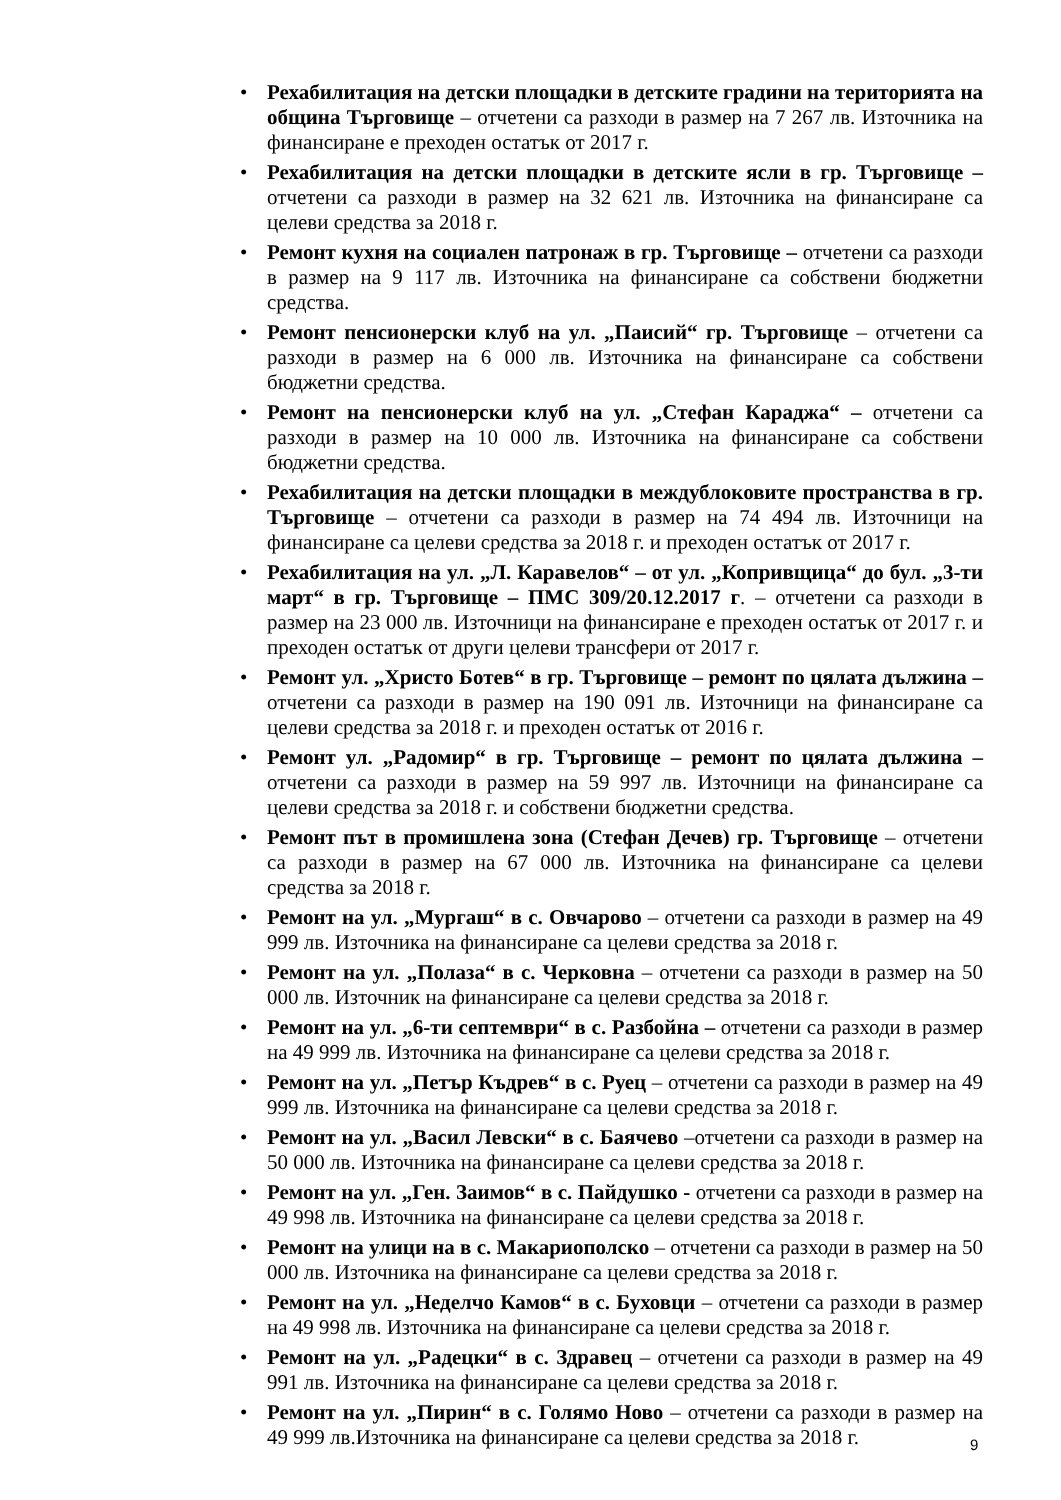• Рехабилитация на детски площадки в детските градини на територията на община Търговище – отчетени са разходи в размер на 7 267 лв. Източника на финансиране е преходен остатък от 2017 г.
• Рехабилитация на детски площадки в детските ясли в гр. Търговище – отчетени са разходи в размер на 32 621 лв. Източника на финансиране са целеви средства за 2018 г.
• Ремонт кухня на социален патронаж в гр. Търговище – отчетени са разходи в размер на 9 117 лв. Източника на финансиране са собствени бюджетни средства.
• Ремонт пенсионерски клуб на ул. „Паисий“ гр. Търговище – отчетени са разходи в размер на 6 000 лв. Източника на финансиране са собствени бюджетни средства.
• Ремонт на пенсионерски клуб на ул. „Стефан Караджа“ – отчетени са разходи в размер на 10 000 лв. Източника на финансиране са собствени бюджетни средства.
• Рехабилитация на детски площадки в междублоковите пространства в гр. Търговище – отчетени са разходи в размер на 74 494 лв. Източници на финансиране са целеви средства за 2018 г. и преходен остатък от 2017 г.
• Рехабилитация на ул. „Л. Каравелов“ – от ул. „Копривщица“ до бул. „3-ти март“ в гр. Търговище – ПМС 309/20.12.2017 г. – отчетени са разходи в размер на 23 000 лв. Източници на финансиране е преходен остатък от 2017 г. и преходен остатък от други целеви трансфери от 2017 г.
• Ремонт ул. „Христо Ботев“ в гр. Търговище – ремонт по цялата дължина – отчетени са разходи в размер на 190 091 лв. Източници на финансиране са целеви средства за 2018 г. и преходен остатък от 2016 г.
• Ремонт ул. „Радомир“ в гр. Търговище – ремонт по цялата дължина – отчетени са разходи в размер на 59 997 лв. Източници на финансиране са целеви средства за 2018 г. и собствени бюджетни средства.
• Ремонт път в промишлена зона (Стефан Дечев) гр. Търговище – отчетени са разходи в размер на 67 000 лв. Източника на финансиране са целеви средства за 2018 г.
• Ремонт на ул. „Мургаш“ в с. Овчарово – отчетени са разходи в размер на 49 999 лв. Източника на финансиране са целеви средства за 2018 г.
• Ремонт на ул. „Полаза“ в с. Черковна – отчетени са разходи в размер на 50 000 лв. Източник на финансиране са целеви средства за 2018 г.
• Ремонт на ул. „6-ти септември“ в с. Разбойна – отчетени са разходи в размер на 49 999 лв. Източника на финансиране са целеви средства за 2018 г.
• Ремонт на ул. „Петър Къдрев“ в с. Руец – отчетени са разходи в размер на 49 999 лв. Източника на финансиране са целеви средства за 2018 г.
• Ремонт на ул. „Васил Левски“ в с. Баячево –отчетени са разходи в размер на 50 000 лв. Източника на финансиране са целеви средства за 2018 г.
• Ремонт на ул. „Ген. Заимов“ в с. Пайдушко - отчетени са разходи в размер на 49 998 лв. Източника на финансиране са целеви средства за 2018 г.
• Ремонт на улици на в с. Макариополско – отчетени са разходи в размер на 50 000 лв. Източника на финансиране са целеви средства за 2018 г.
• Ремонт на ул. „Неделчо Камов“ в с. Буховци – отчетени са разходи в размер на 49 998 лв. Източника на финансиране са целеви средства за 2018 г.
• Ремонт на ул. „Радецки“ в с. Здравец – отчетени са разходи в размер на 49 991 лв. Източника на финансиране са целеви средства за 2018 г.
• Ремонт на ул. „Пирин“ в с. Голямо Ново – отчетени са разходи в размер на 49 999 лв.Източника на финансиране са целеви средства за 2018 г.
9